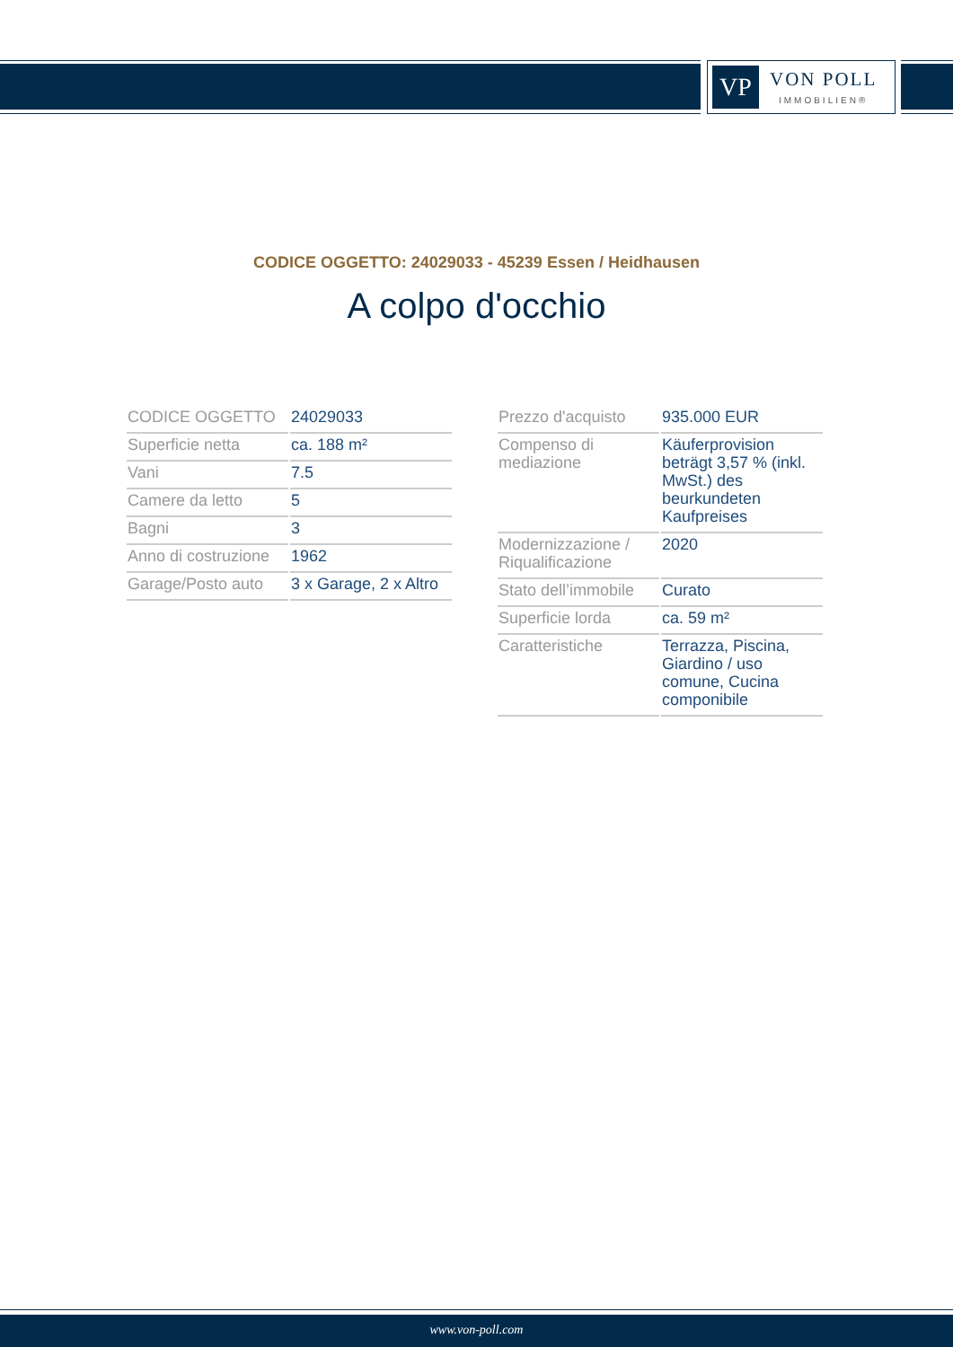VP
VON POLL
IMMOBILIEN®
CODICE OGGETTO: 24029033 - 45239 Essen / Heidhausen
A colpo d'occhio
| CODICE OGGETTO | 24029033 |
| Superficie netta | ca. 188 m² |
| Vani | 7.5 |
| Camere da letto | 5 |
| Bagni | 3 |
| Anno di costruzione | 1962 |
| Garage/Posto auto | 3 x Garage, 2 x Altro |
| Prezzo d'acquisto | 935.000 EUR |
| Compenso di mediazione | Käuferprovision beträgt 3,57 % (inkl. MwSt.) des beurkundeten Kaufpreises |
| Modernizzazione / Riqualificazione | 2020 |
| Stato dell’immobile | Curato |
| Superficie lorda | ca. 59 m² |
| Caratteristiche | Terrazza, Piscina, Giardino / uso comune, Cucina componibile |
www.von-poll.com